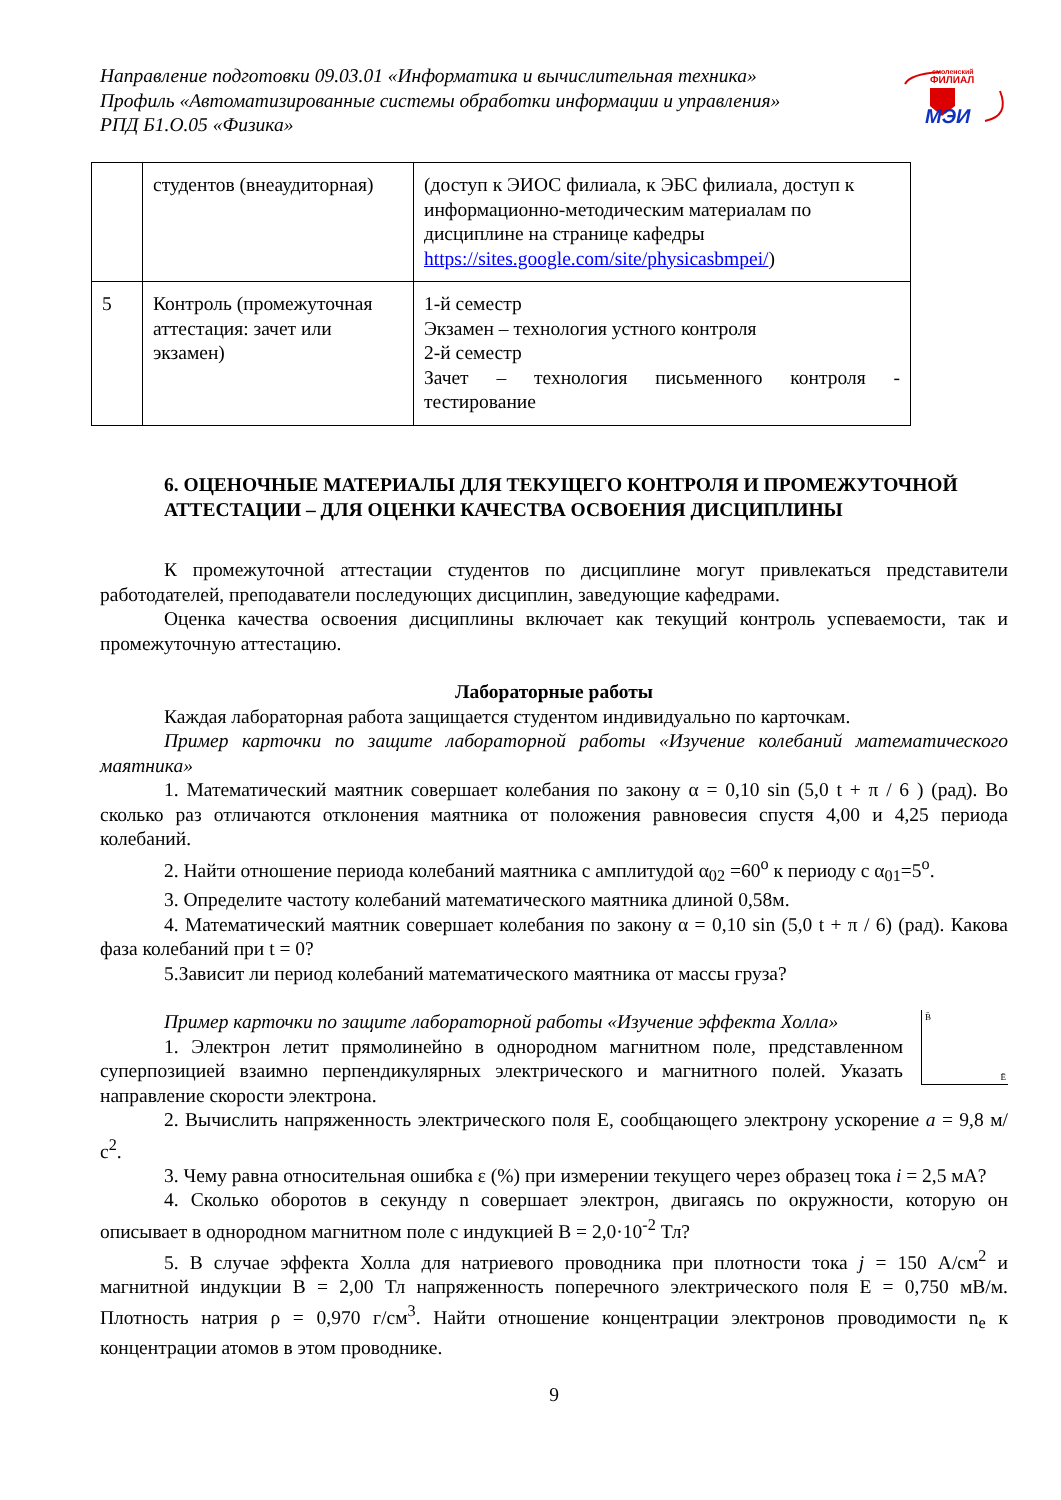Направление подготовки 09.03.01 «Информатика и вычислительная техника»
Профиль «Автоматизированные системы обработки информации и управления»
РПД Б1.О.05 «Физика»
смоленский
ФИЛИАЛ
МЭИ
| | студентов (внеаудиторная) | (доступ к ЭИОС филиала, к ЭБС филиала, доступ к информационно-методическим материалам по дисциплине на странице кафедры https://sites.google.com/site/physicasbmpei/ ) |
| 5 | Контроль (промежуточная аттестация: зачет или экзамен) | 1-й семестр Экзамен – технология устного контроля 2-й семестр Зачет – технология письменного контроля - тестирование |
6. ОЦЕНОЧНЫЕ МАТЕРИАЛЫ ДЛЯ ТЕКУЩЕГО КОНТРОЛЯ И ПРОМЕЖУТОЧНОЙ АТТЕСТАЦИИ – ДЛЯ ОЦЕНКИ КАЧЕСТВА ОСВОЕНИЯ ДИСЦИПЛИНЫ
К промежуточной аттестации студентов по дисциплине могут привлекаться представители работодателей, преподаватели последующих дисциплин, заведующие кафедрами.
Оценка качества освоения дисциплины включает как текущий контроль успеваемости, так и промежуточную аттестацию.
Лабораторные работы
Каждая лабораторная работа защищается студентом индивидуально по карточкам.
Пример карточки по защите лабораторной работы «Изучение колебаний математического маятника»
1. Математический маятник совершает колебания по закону α = 0,10 sin (5,0 t + π / 6 ) (рад). Во сколько раз отличаются отклонения маятника от положения равновесия спустя 4,00 и 4,25 периода колебаний.
2. Найти отношение периода колебаний маятника с амплитудой α<sub>02</sub> =60<sup>o</sup> к периоду с α<sub>01</sub>=5<sup>o</sup>.
3. Определите частоту колебаний математического маятника длиной 0,58м.
4. Математический маятник совершает колебания по закону α = 0,10 sin (5,0 t + π / 6) (рад). Какова фаза колебаний при t = 0?
5.Зависит ли период колебаний математического маятника от массы груза?
Пример карточки по защите лабораторной работы «Изучение эффекта Холла»
1. Электрон летит прямолинейно в однородном магнитном поле, представленном суперпозицией взаимно перпендикулярных электрического и магнитного полей. Указать направление скорости электрона.
B̄
Ē
2. Вычислить напряженность электрического поля Е, сообщающего электрону ускорение a = 9,8 м/с<sup>2</sup>.
3. Чему равна относительная ошибка ε (%) при измерении текущего через образец тока i = 2,5 мА?
4. Сколько оборотов в секунду n совершает электрон, двигаясь по окружности, которую он описывает в однородном магнитном поле с индукцией В = 2,0·10<sup>-2</sup> Тл?
5. В случае эффекта Холла для натриевого проводника при плотности тока j = 150 А/см<sup>2</sup> и магнитной индукции В = 2,00 Тл напряженность поперечного электрического поля Е = 0,750 мВ/м. Плотность натрия ρ = 0,970 г/см<sup>3</sup>. Найти отношение концентрации электронов проводимости n<sub>e</sub> к концентрации атомов в этом проводнике.
9